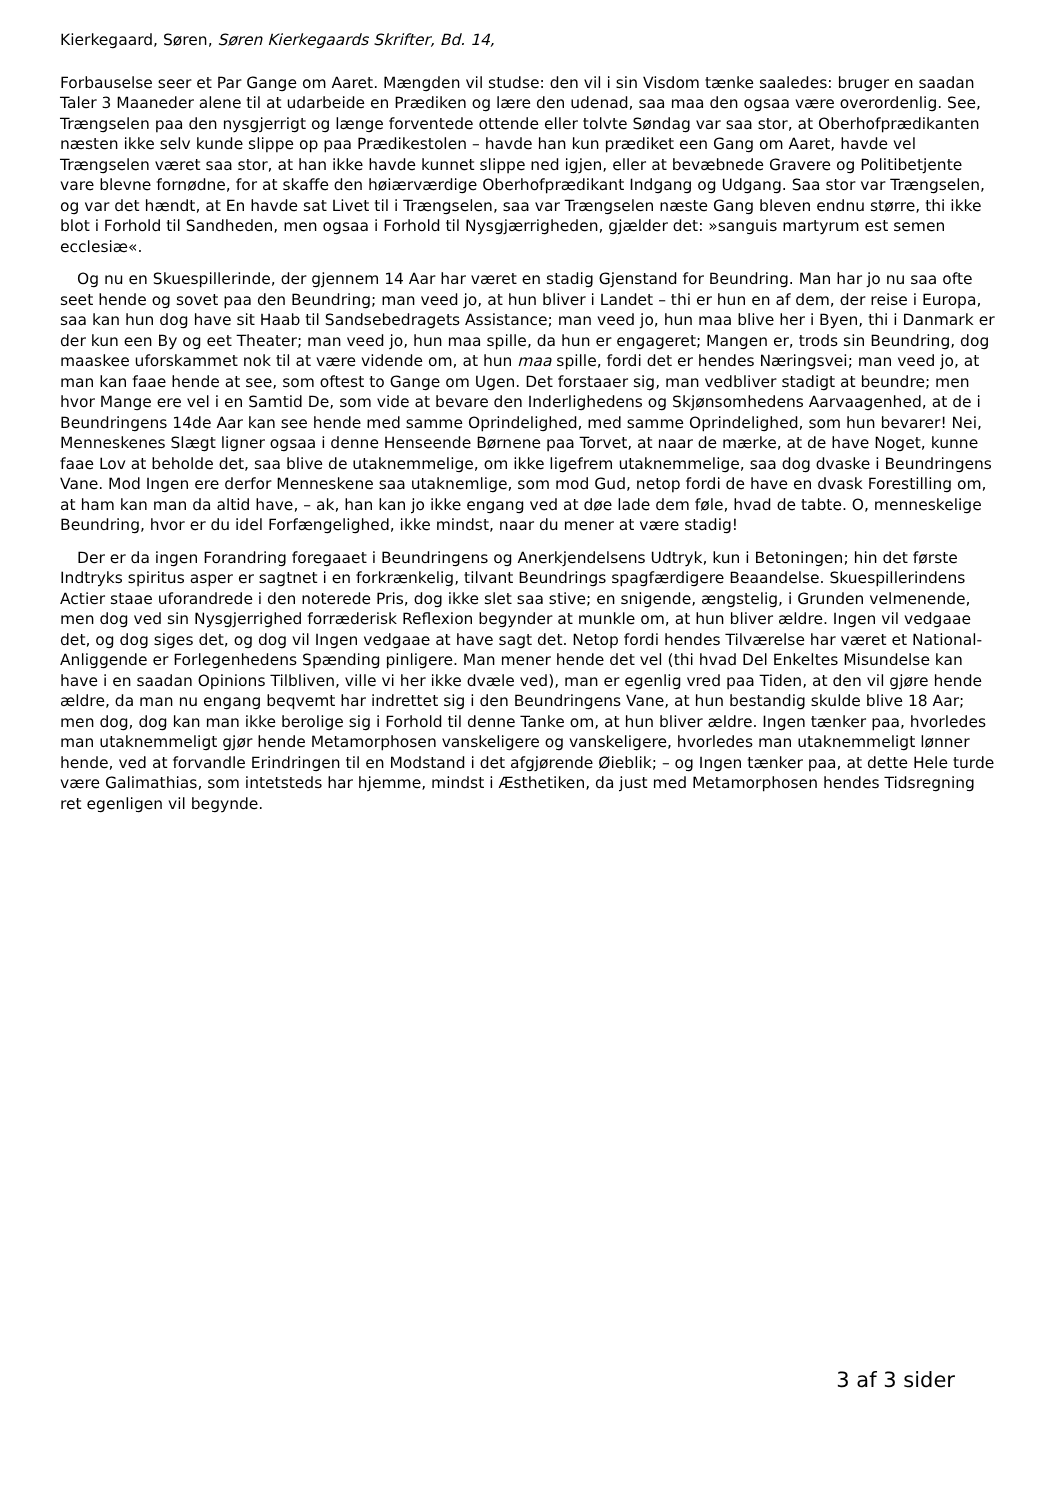Kierkegaard, Søren, Søren Kierkegaards Skrifter, Bd. 14,
Forbauselse seer et Par Gange om Aaret. Mængden vil studse: den vil i sin Visdom tænke saaledes: bruger en saadan Taler 3 Maaneder alene til at udarbeide en Prædiken og lære den udenad, saa maa den ogsaa være overordenlig. See, Trængselen paa den nysgjerrigt og længe forventede ottende eller tolvte Søndag var saa stor, at Oberhofprædikanten næsten ikke selv kunde slippe op paa Prædikestolen – havde han kun prædiket een Gang om Aaret, havde vel Trængselen været saa stor, at han ikke havde kunnet slippe ned igjen, eller at bevæbnede Gravere og Politibetjente vare blevne fornødne, for at skaffe den høiærværdige Oberhofprædikant Indgang og Udgang. Saa stor var Trængselen, og var det hændt, at En havde sat Livet til i Trængselen, saa var Trængselen næste Gang bleven endnu større, thi ikke blot i Forhold til Sandheden, men ogsaa i Forhold til Nysgjærrigheden, gjælder det: »sanguis martyrum est semen ecclesiæ«.
Og nu en Skuespillerinde, der gjennem 14 Aar har været en stadig Gjenstand for Beundring. Man har jo nu saa ofte seet hende og sovet paa den Beundring; man veed jo, at hun bliver i Landet – thi er hun en af dem, der reise i Europa, saa kan hun dog have sit Haab til Sandsebedragets Assistance; man veed jo, hun maa blive her i Byen, thi i Danmark er der kun een By og eet Theater; man veed jo, hun maa spille, da hun er engageret; Mangen er, trods sin Beundring, dog maaskee uforskammet nok til at være vidende om, at hun maa spille, fordi det er hendes Næringsvei; man veed jo, at man kan faae hende at see, som oftest to Gange om Ugen. Det forstaaer sig, man vedbliver stadigt at beundre; men hvor Mange ere vel i en Samtid De, som vide at bevare den Inderlighedens og Skjønsomhedens Aarvaagenhed, at de i Beundringens 14de Aar kan see hende med samme Oprindelighed, med samme Oprindelighed, som hun bevarer! Nei, Menneskenes Slægt ligner ogsaa i denne Henseende Børnene paa Torvet, at naar de mærke, at de have Noget, kunne faae Lov at beholde det, saa blive de utaknemmelige, om ikke ligefrem utaknemmelige, saa dog dvaske i Beundringens Vane. Mod Ingen ere derfor Menneskene saa utaknemlige, som mod Gud, netop fordi de have en dvask Forestilling om, at ham kan man da altid have, – ak, han kan jo ikke engang ved at døe lade dem føle, hvad de tabte. O, menneskelige Beundring, hvor er du idel Forfængelighed, ikke mindst, naar du mener at være stadig!
Der er da ingen Forandring foregaaet i Beundringens og Anerkjendelsens Udtryk, kun i Betoningen; hin det første Indtryks spiritus asper er sagtnet i en forkrænkelig, tilvant Beundrings spagfærdigere Beaandelse. Skuespillerindens Actier staae uforandrede i den noterede Pris, dog ikke slet saa stive; en snigende, ængstelig, i Grunden velmenende, men dog ved sin Nysgjerrighed forræderisk Reflexion begynder at munkle om, at hun bliver ældre. Ingen vil vedgaae det, og dog siges det, og dog vil Ingen vedgaae at have sagt det. Netop fordi hendes Tilværelse har været et National-Anliggende er Forlegenhedens Spænding pinligere. Man mener hende det vel (thi hvad Del Enkeltes Misundelse kan have i en saadan Opinions Tilbliven, ville vi her ikke dvæle ved), man er egenlig vred paa Tiden, at den vil gjøre hende ældre, da man nu engang beqvemt har indrettet sig i den Beundringens Vane, at hun bestandig skulde blive 18 Aar; men dog, dog kan man ikke berolige sig i Forhold til denne Tanke om, at hun bliver ældre. Ingen tænker paa, hvorledes man utaknemmeligt gjør hende Metamorphosen vanskeligere og vanskeligere, hvorledes man utaknemmeligt lønner hende, ved at forvandle Erindringen til en Modstand i det afgjørende Øieblik; – og Ingen tænker paa, at dette Hele turde være Galimathias, som intetsteds har hjemme, mindst i Æsthetiken, da just med Metamorphosen hendes Tidsregning ret egenligen vil begynde.
3 af 3 sider